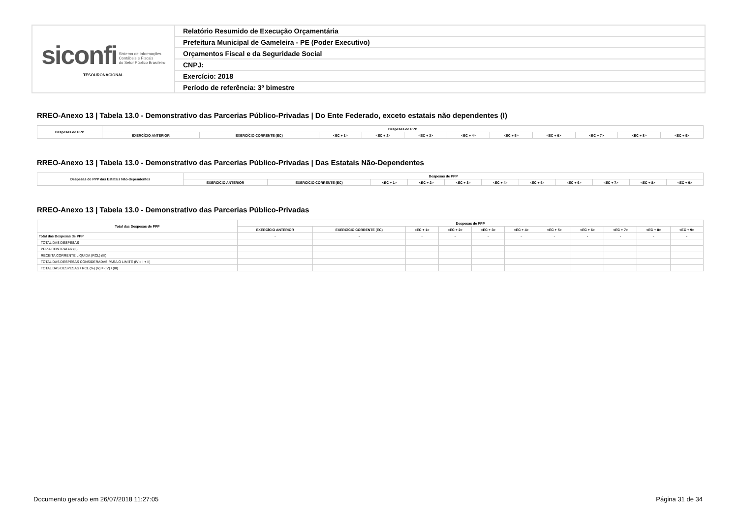| siconfi Sistema de Informações Contábeis e Fiscais do Setor Público Brasileiro TESOURONACIONAL | Relatório Resumido de Execução Orçamentária |
| | Prefeitura Municipal de Gameleira - PE (Poder Executivo) |
| | Orçamentos Fiscal e da Seguridade Social |
| | CNPJ: |
| | Exercício: 2018 |
| | Período de referência: 3º bimestre |
RREO-Anexo 13 | Tabela 13.0 - Demonstrativo das Parcerias Público-Privadas | Do Ente Federado, exceto estatais não dependentes (I)
| Despesas de PPP | Despesas de PPP | | | | | | | | | | |
| --- | --- | --- | --- | --- | --- | --- | --- | --- | --- | --- | --- |
| | EXERCÍCIO ANTERIOR | EXERCÍCIO CORRENTE (EC) | <EC + 1> | <EC + 2> | <EC + 3> | <EC + 4> | <EC + 5> | <EC + 6> | <EC + 7> | <EC + 8> | <EC + 9> |
RREO-Anexo 13 | Tabela 13.0 - Demonstrativo das Parcerias Público-Privadas | Das Estatais Não-Dependentes
| Despesas de PPP das Estatais Não-dependentes | Despesas de PPP | | | | | | | | | | |
| --- | --- | --- | --- | --- | --- | --- | --- | --- | --- | --- | --- |
| | EXERCÍCIO ANTERIOR | EXERCÍCIO CORRENTE (EC) | <EC + 1> | <EC + 2> | <EC + 3> | <EC + 4> | <EC + 5> | <EC + 6> | <EC + 7> | <EC + 8> | <EC + 9> |
RREO-Anexo 13 | Tabela 13.0 - Demonstrativo das Parcerias Público-Privadas
| Total das Despesas de PPP | Despesas de PPP | | | | | | | | | | |
| --- | --- | --- | --- | --- | --- | --- | --- | --- | --- | --- | --- |
| | EXERCÍCIO ANTERIOR | EXERCÍCIO CORRENTE (EC) | <EC + 1> | <EC + 2> | <EC + 3> | <EC + 4> | <EC + 5> | <EC + 6> | <EC + 7> | <EC + 8> | <EC + 9> |
| Total das Despesas de PPP | - | - | - | - | - | - | - | - | - | - | - |
| TOTAL DAS DESPESAS | | | | | | | | | | | |
| PPP A CONTRATAR (II) | | | | | | | | | | | |
| RECEITA CORRENTE LÍQUIDA (RCL) (III) | | | | | | | | | | | |
| TOTAL DAS DESPESAS CONSIDERADAS PARA O LIMITE (IV = I + II) | | | | | | | | | | | |
| TOTAL DAS DESPESAS / RCL (%) (V) = (IV) / (III) | | | | | | | | | | | |
Documento gerado em 26/07/2018 11:27:05
Página 31 de 34